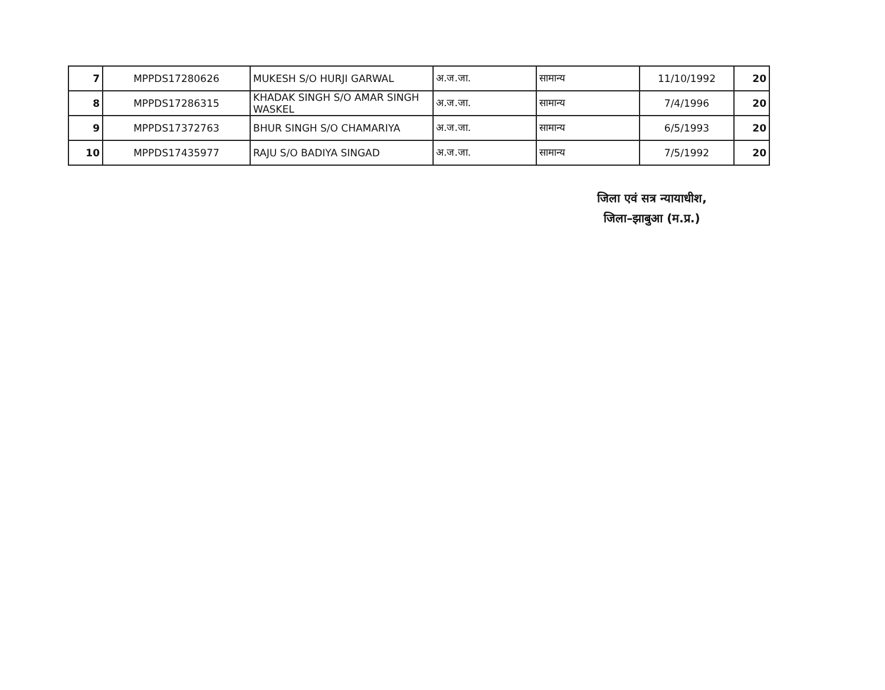| 7 | MPPDS17280626 | MUKESH S/O HURJI GARWAL | अ.ज.जा. | सामान्य | 11/10/1992 | 20 |
| 8 | MPPDS17286315 | KHADAK SINGH S/O AMAR SINGH WASKEL | अ.ज.जा. | सामान्य | 7/4/1996 | 20 |
| 9 | MPPDS17372763 | BHUR SINGH S/O CHAMARIYA | अ.ज.जा. | सामान्य | 6/5/1993 | 20 |
| 10 | MPPDS17435977 | RAJU S/O BADIYA SINGAD | अ.ज.जा. | सामान्य | 7/5/1992 | 20 |
जिला एवं सत्र न्यायाधीश,
जिला–झाबुआ (म.प्र.)